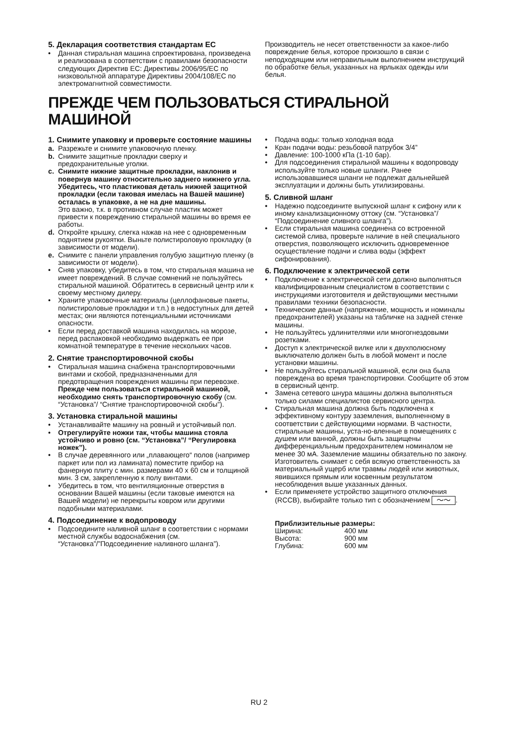5. Декларация соответствия стандартам ЕС
• Данная стиральная машина спроектирована, произведена и реализована в соответствии с правилами безопасности следующих Директив ЕС: Директивы 2006/95/EC по низковольтной аппаратуре Директивы 2004/108/EC по электромагнитной совместимости.
Производитель не несет ответственности за какое-либо повреждение белья, которое произошло в связи с неподходящим или неправильным выполнением инструкций по обработке белья, указанных на ярлыках одежды или белья.
ПРЕЖДЕ ЧЕМ ПОЛЬЗОВАТЬСЯ СТИРАЛЬНОЙ МАШИНОЙ
1. Снимите упаковку и проверьте состояние машины
a. Разрежьте и снимите упаковочную пленку.
b. Снимите защитные прокладки сверху и предохранительные уголки.
c. Снимите нижние защитные прокладки, наклонив и повернув машину относительно заднего нижнего угла. Убедитесь, что пластиковая деталь нижней защитной прокладки (если таковая имелась на Вашей машине) осталась в упаковке, а не на дне машины.
Это важно, т.к. в противном случае пластик может привести к повреждению стиральной машины во время ее работы.
d. Откройте крышку, слегка нажав на нее с одновременным поднятием рукоятки. Выньте полистироловую прокладку (в зависимости от модели).
e. Снимите с панели управления голубую защитную пленку (в зависимости от модели).
• Сняв упаковку, убедитесь в том, что стиральная машина не имеет повреждений. В случае сомнений не пользуйтесь стиральной машиной. Обратитесь в сервисный центр или к своему местному дилеру.
• Храните упаковочные материалы (целлофановые пакеты, полистироловые прокладки и т.п.) в недоступных для детей местах; они являются потенциальными источниками опасности.
• Если перед доставкой машина находилась на морозе, перед распаковкой необходимо выдержать ее при комнатной температуре в течение нескольких часов.
2. Снятие транспортировочной скобы
• Стиральная машина снабжена транспортировочными винтами и скобой, предназначенными для предотвращения повреждения машины при перевозке. Прежде чем пользоваться стиральной машиной, необходимо снять транспортировочную скобу (см. “Установка”/ “Снятие транспортировочной скобы”).
3. Установка стиральной машины
• Устанавливайте машину на ровный и устойчивый пол.
• Отрегулируйте ножки так, чтобы машина стояла устойчиво и ровно (см. “Установка”/ “Регулировка ножек”).
• В случае деревянного или „плавающего“ полов (например паркет или пол из ламината) поместите прибор на фанерную плиту с мин. размерами 40 х 60 см и толщиной мин. 3 см, закрепленную к полу винтами.
• Убедитесь в том, что вентиляционные отверстия в основании Вашей машины (если таковые имеются на Вашей модели) не перекрыты ковром или другими подобными материалами.
4. Подсоединение к водопроводу
• Подсоедините наливной шланг в соответствии с нормами местной службы водоснабжения (см. “Установка”/”Подсоединение наливного шланга”).
• Подача воды: только холодная вода
• Кран подачи воды: резьбовой патрубок 3/4”
• Давление: 100-1000 кПа (1-10 бар).
• Для подсоединения стиральной машины к водопроводу используйте только новые шланги. Ранее использовавшиеся шланги не подлежат дальнейшей эксплуатации и должны быть утилизированы.
5. Сливной шланг
• Надежно подсоедините выпускной шланг к сифону или к иному канализационному оттоку (см. “Установка”/ “Подсоединение сливного шланга”).
• Если стиральная машина соединена со встроенной системой слива, проверьте наличие в ней специального отверстия, позволяющего исключить одновременное осуществление подачи и слива воды (эффект сифонирования).
6. Подключение к электрической сети
• Подключение к электрической сети должно выполняться квалифицированным специалистом в соответствии с инструкциями изготовителя и действующими местными правилами техники безопасности.
• Технические данные (напряжение, мощность и номиналы предохранителей) указаны на табличке на задней стенке машины.
• Не пользуйтесь удлинителями или многогнездовыми розетками.
• Доступ к электрической вилке или к двухполюсному выключателю должен быть в любой момент и после установки машины.
• Не пользуйтесь стиральной машиной, если она была повреждена во время транспортировки. Сообщите об этом в сервисный центр.
• Замена сетевого шнура машины должна выполняться только силами специалистов сервисного центра.
• Стиральная машина должна быть подключена к эффективному контуру заземления, выполненному в соответствии с действующими нормами. В частности, стиральные машины, уста-но-вленные в помещениях с душем или ванной, должны быть защищены дифференциальным предохранителем номиналом не менее 30 мА. Заземление машины обязательно по закону. Изготовитель снимает с себя всякую ответственность за материальный ущерб или травмы людей или животных, явившихся прямым или косвенным результатом несоблюдения выше указанных данных.
• Если применяете устройство защитного отключения (RCCB), выбирайте только тип с обозначением 〜〜.
Приблизительные размеры:
| Ширина: | 400 мм |
| Высота: | 900 мм |
| Глубина: | 600 мм |
RU 2